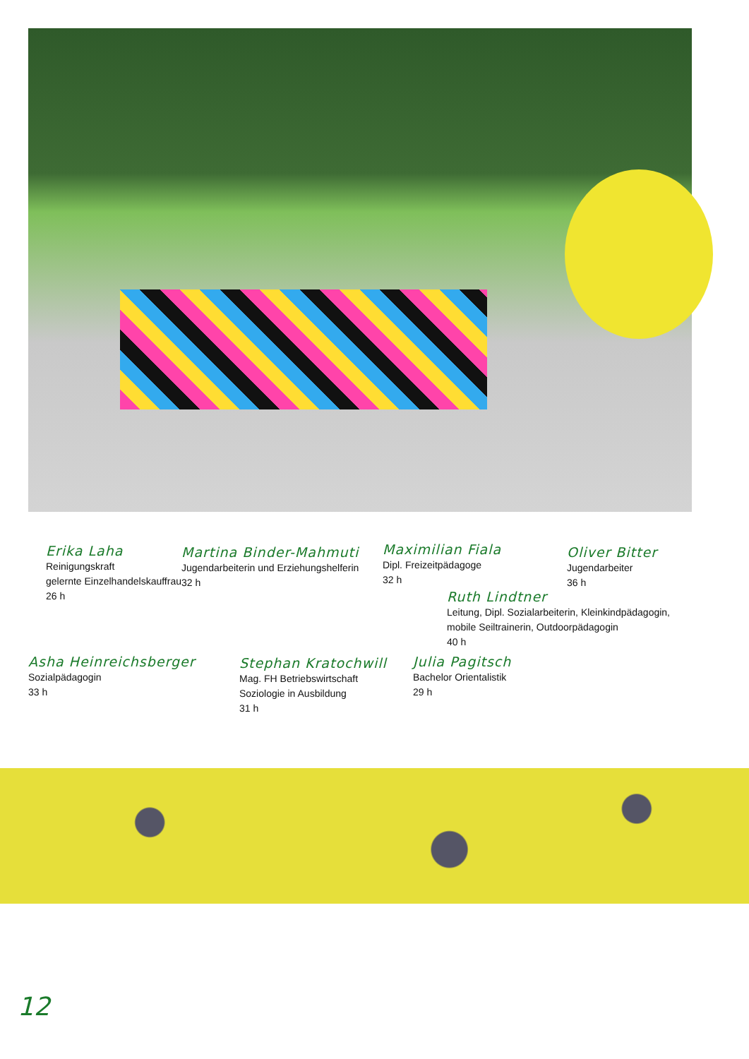Erika Laha
Reinigungskraft
gelernte Einzelhandelskauffrau
26 h
Martina Binder-Mahmuti
Jugendarbeiterin und Erziehungshelferin
32 h
Maximilian Fiala
Dipl. Freizeitpädagoge
32 h
Oliver Bitter
Jugendarbeiter
36 h
Ruth Lindtner
Leitung, Dipl. Sozialarbeiterin, Kleinkindpädagogin, mobile Seiltrainerin, Outdoorpädagogin
40 h
Asha Heinreichsberger
Sozialpädagogin
33 h
Stephan Kratochwill
Mag. FH Betriebswirtschaft
Soziologie in Ausbildung
31 h
Julia Pagitsch
Bachelor Orientalistik
29 h
12